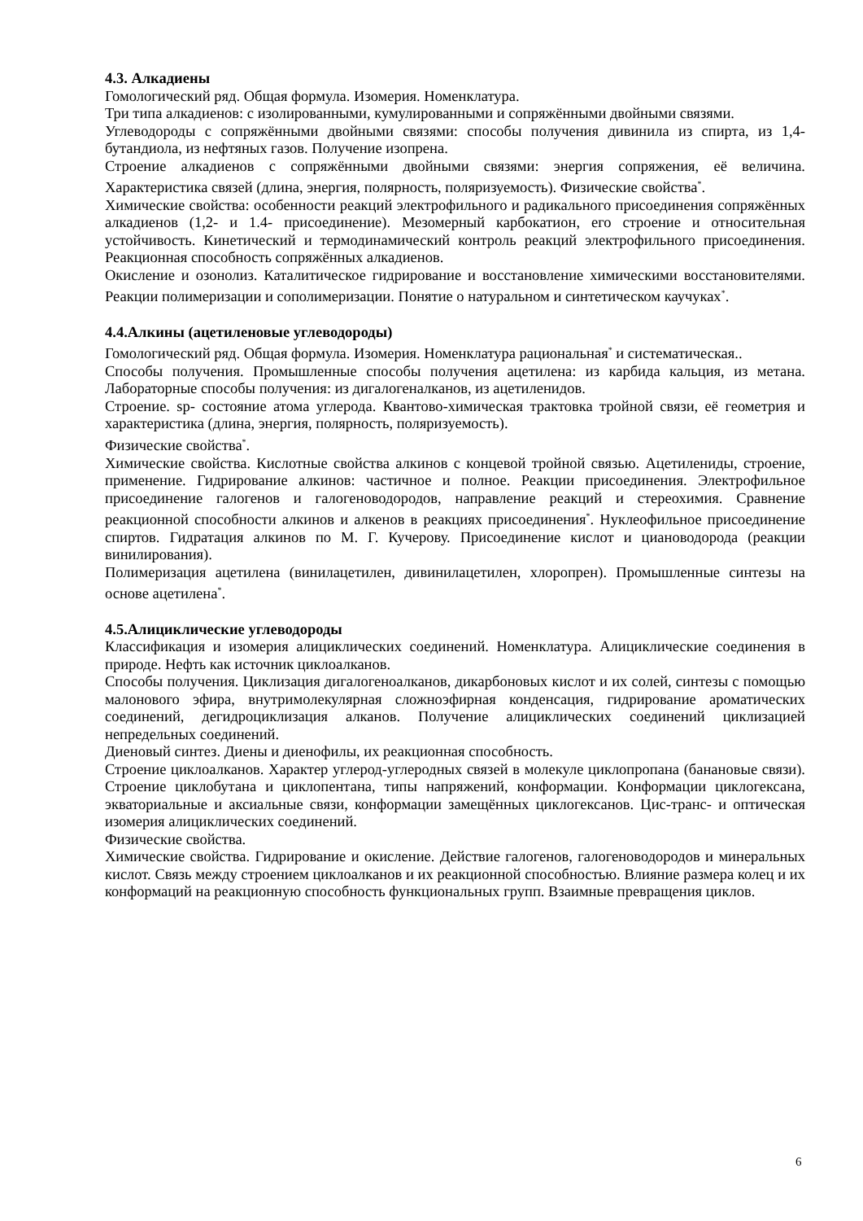4.3. Алкадиены
Гомологический ряд. Общая формула. Изомерия. Номенклатура.
Три типа алкадиенов: с изолированными, кумулированными и сопряжёнными двойными связями.
Углеводороды с сопряжёнными двойными связями: способы получения дивинила из спирта, из 1,4-бутандиола, из нефтяных газов. Получение изопрена.
Строение алкадиенов с сопряжёнными двойными связями: энергия сопряжения, её величина. Характеристика связей (длина, энергия, полярность, поляризуемость). Физические свойства<sup>*</sup>.
Химические свойства: особенности реакций электрофильного и радикального присоединения сопряжённых алкадиенов (1,2- и 1.4- присоединение). Мезомерный карбокатион, его строение и относительная устойчивость. Кинетический и термодинамический контроль реакций электрофильного присоединения. Реакционная способность сопряжённых алкадиенов.
Окисление и озонолиз. Каталитическое гидрирование и восстановление химическими восстановителями. Реакции полимеризации и сополимеризации. Понятие о натуральном и синтетическом каучуках<sup>*</sup>.
4.4.Алкины (ацетиленовые углеводороды)
Гомологический ряд. Общая формула. Изомерия. Номенклатура рациональная<sup>*</sup> и систематическая..
Способы получения. Промышленные способы получения ацетилена: из карбида кальция, из метана. Лабораторные способы получения: из дигалогеналканов, из ацетиленидов.
Строение. sp- состояние атома углерода. Квантово-химическая трактовка тройной связи, её геометрия и характеристика (длина, энергия, полярность, поляризуемость).
Физические свойства<sup>*</sup>.
Химические свойства. Кислотные свойства алкинов с концевой тройной связью. Ацетилениды, строение, применение. Гидрирование алкинов: частичное и полное. Реакции присоединения. Электрофильное присоединение галогенов и галогеноводородов, направление реакций и стереохимия. Сравнение реакционной способности алкинов и алкенов в реакциях присоединения<sup>*</sup>. Нуклеофильное присоединение спиртов. Гидратация алкинов по М. Г. Кучерову. Присоединение кислот и циановодорода (реакции винилирования).
Полимеризация ацетилена (винилацетилен, дивинилацетилен, хлоропрен). Промышленные синтезы на основе ацетилена<sup>*</sup>.
4.5.Алициклические углеводороды
Классификация и изомерия алициклических соединений. Номенклатура. Алициклические соединения в природе. Нефть как источник циклоалканов.
Способы получения. Циклизация дигалогеноалканов, дикарбоновых кислот и их солей, синтезы с помощью малонового эфира, внутримолекулярная сложноэфирная конденсация, гидрирование ароматических соединений, дегидроциклизация алканов. Получение алициклических соединений циклизацией непредельных соединений.
Диеновый синтез. Диены и диенофилы, их реакционная способность.
Строение циклоалканов. Характер углерод-углеродных связей в молекуле циклопропана (банановые связи). Строение циклобутана и циклопентана, типы напряжений, конформации. Конформации циклогексана, экваториальные и аксиальные связи, конформации замещённых циклогексанов. Цис-транс- и оптическая изомерия алициклических соединений.
Физические свойства.
Химические свойства. Гидрирование и окисление. Действие галогенов, галогеноводородов и минеральных кислот. Связь между строением циклоалканов и их реакционной способностью. Влияние размера колец и их конформаций на реакционную способность функциональных групп. Взаимные превращения циклов.
6